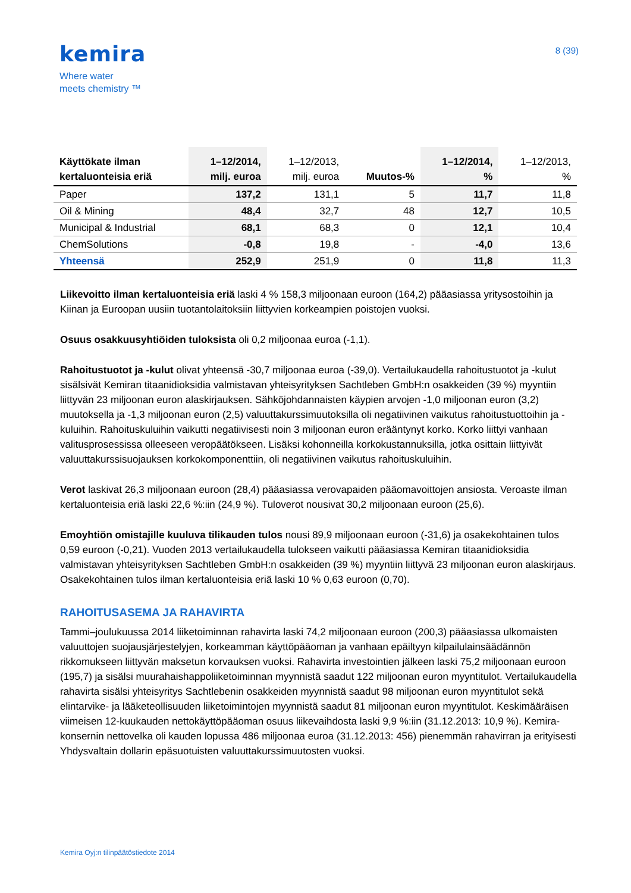kemira
Where water
meets chemistry ™
8 (39)
| Käyttökate ilman kertaluonteisia eriä | 1–12/2014, milj. euroa | 1–12/2013, milj. euroa | Muutos-% | 1–12/2014, % | 1–12/2013, % |
| --- | --- | --- | --- | --- | --- |
| Paper | 137,2 | 131,1 | 5 | 11,7 | 11,8 |
| Oil & Mining | 48,4 | 32,7 | 48 | 12,7 | 10,5 |
| Municipal & Industrial | 68,1 | 68,3 | 0 | 12,1 | 10,4 |
| ChemSolutions | -0,8 | 19,8 | - | -4,0 | 13,6 |
| Yhteensä | 252,9 | 251,9 | 0 | 11,8 | 11,3 |
Liikevoitto ilman kertaluonteisia eriä laski 4 % 158,3 miljoonaan euroon (164,2) pääasiassa yritysostoihin ja Kiinan ja Euroopan uusiin tuotantolaitoksiin liittyvien korkeampien poistojen vuoksi.
Osuus osakkuusyhtiöiden tuloksista oli 0,2 miljoonaa euroa (-1,1).
Rahoitustuotot ja -kulut olivat yhteensä -30,7 miljoonaa euroa (-39,0). Vertailukaudella rahoitustuotot ja -kulut sisälsivät Kemiran titaanidioksidia valmistavan yhteisyrityksen Sachtleben GmbH:n osakkeiden (39 %) myyntiin liittyvän 23 miljoonan euron alaskirjauksen. Sähköjohdannaisten käypien arvojen -1,0 miljoonan euron (3,2) muutoksella ja -1,3 miljoonan euron (2,5) valuuttakurssimuutoksilla oli negatiivinen vaikutus rahoitustuottoihin ja -kuluihin. Rahoituskuluihin vaikutti negatiivisesti noin 3 miljoonan euron erääntynyt korko. Korko liittyi vanhaan valitusprosessissa olleeseen veropäätökseen. Lisäksi kohonneilla korkokustannuksilla, jotka osittain liittyivät valuuttakurssisuojauksen korkokomponenttiin, oli negatiivinen vaikutus rahoituskuluihin.
Verot laskivat 26,3 miljoonaan euroon (28,4) pääasiassa verovapaiden pääomavoittojen ansiosta. Veroaste ilman kertaluonteisia eriä laski 22,6 %:iin (24,9 %). Tuloverot nousivat 30,2 miljoonaan euroon (25,6).
Emoyhtiön omistajille kuuluva tilikauden tulos nousi 89,9 miljoonaan euroon (-31,6) ja osakekohtainen tulos 0,59 euroon (-0,21). Vuoden 2013 vertailukaudella tulokseen vaikutti pääasiassa Kemiran titaanidioksidia valmistavan yhteisyrityksen Sachtleben GmbH:n osakkeiden (39 %) myyntiin liittyvä 23 miljoonan euron alaskirjaus. Osakekohtainen tulos ilman kertaluonteisia eriä laski 10 % 0,63 euroon (0,70).
RAHOITUSASEMA JA RAHAVIRTA
Tammi–joulukuussa 2014 liiketoiminnan rahavirta laski 74,2 miljoonaan euroon (200,3) pääasiassa ulkomaisten valuuttojen suojausjärjestelyjen, korkeamman käyttöpääoman ja vanhaan epäiltyyn kilpailulainsäädännön rikkomukseen liittyvän maksetun korvauksen vuoksi. Rahavirta investointien jälkeen laski 75,2 miljoonaan euroon (195,7) ja sisälsi muurahaishappoliiketoiminnan myynnistä saadut 122 miljoonan euron myyntitulot. Vertailukaudella rahavirta sisälsi yhteisyritys Sachtlebenin osakkeiden myynnistä saadut 98 miljoonan euron myyntitulot sekä elintarvike- ja lääketeollisuuden liiketoimintojen myynnistä saadut 81 miljoonan euron myyntitulot. Keskimääräisen viimeisen 12-kuukauden nettokäyttöpääoman osuus liikevaihdosta laski 9,9 %:iin (31.12.2013: 10,9 %). Kemira-konsernin nettovelka oli kauden lopussa 486 miljoonaa euroa (31.12.2013: 456) pienemmän rahavirran ja erityisesti Yhdysvaltain dollarin epäsuotuisten valuuttakurssimuutosten vuoksi.
Kemira Oyj:n tilinpäätöstiedote 2014